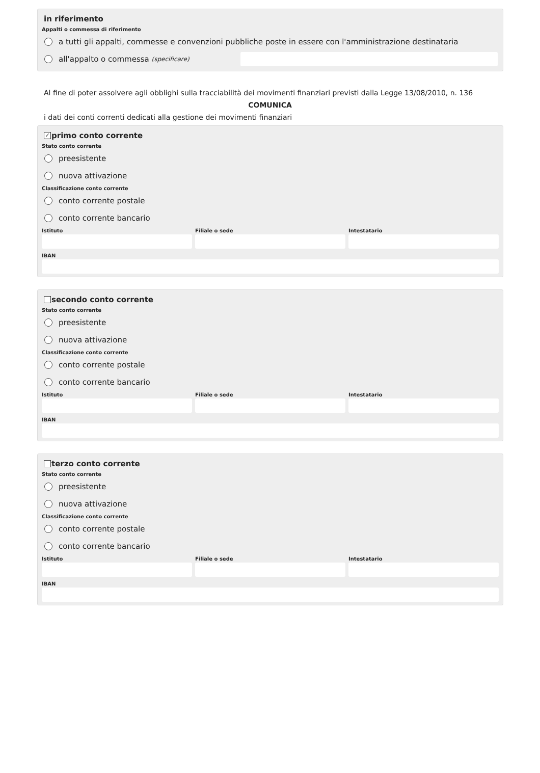in riferimento
Appalti o commessa di riferimento
a tutti gli appalti, commesse e convenzioni pubbliche poste in essere con l'amministrazione destinataria
all'appalto o commessa (specificare)
Al fine di poter assolvere agli obblighi sulla tracciabilità dei movimenti finanziari previsti dalla Legge 13/08/2010, n. 136
COMUNICA
i dati dei conti correnti dedicati alla gestione dei movimenti finanziari
✓ primo conto corrente
Stato conto corrente
preesistente
nuova attivazione
Classificazione conto corrente
conto corrente postale
conto corrente bancario
Istituto Filiale o sede Intestatario
IBAN
secondo conto corrente
Stato conto corrente
preesistente
nuova attivazione
Classificazione conto corrente
conto corrente postale
conto corrente bancario
Istituto Filiale o sede Intestatario
IBAN
terzo conto corrente
Stato conto corrente
preesistente
nuova attivazione
Classificazione conto corrente
conto corrente postale
conto corrente bancario
Istituto Filiale o sede Intestatario
IBAN